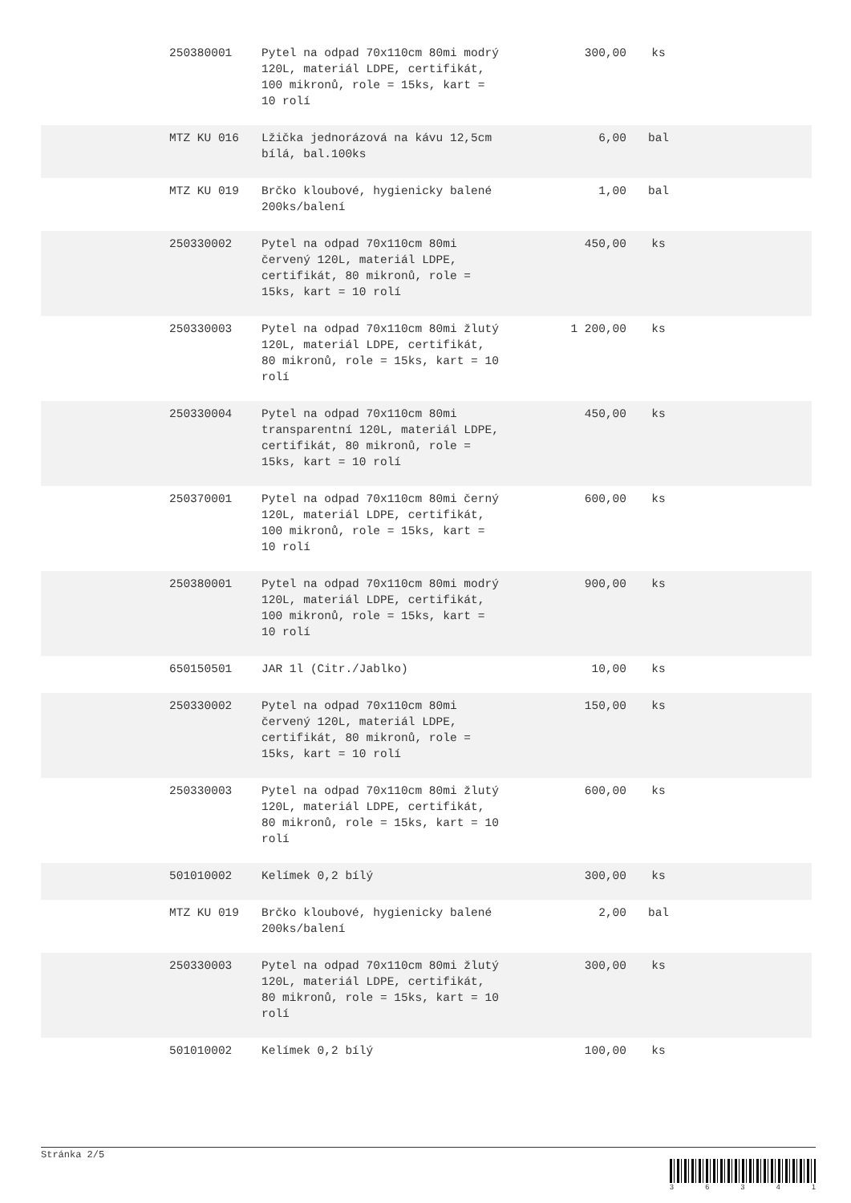| | 250380001 | Pytel na odpad 70x110cm 80mi modrý 120L, materiál LDPE, certifikát, 100 mikronů, role = 15ks, kart = 10 rolí | 300,00 | ks | |
| | MTZ KU 016 | Lžička jednorázová na kávu 12,5cm bílá, bal.100ks | 6,00 | bal | |
| | MTZ KU 019 | Brčko kloubové, hygienicky balené 200ks/balení | 1,00 | bal | |
| | 250330002 | Pytel na odpad 70x110cm 80mi červený 120L, materiál LDPE, certifikát, 80 mikronů, role = 15ks, kart = 10 rolí | 450,00 | ks | |
| | 250330003 | Pytel na odpad 70x110cm 80mi žlutý 120L, materiál LDPE, certifikát, 80 mikronů, role = 15ks, kart = 10 rolí | 1 200,00 | ks | |
| | 250330004 | Pytel na odpad 70x110cm 80mi transparentní 120L, materiál LDPE, certifikát, 80 mikronů, role = 15ks, kart = 10 rolí | 450,00 | ks | |
| | 250370001 | Pytel na odpad 70x110cm 80mi černý 120L, materiál LDPE, certifikát, 100 mikronů, role = 15ks, kart = 10 rolí | 600,00 | ks | |
| | 250380001 | Pytel na odpad 70x110cm 80mi modrý 120L, materiál LDPE, certifikát, 100 mikronů, role = 15ks, kart = 10 rolí | 900,00 | ks | |
| | 650150501 | JAR 1l (Citr./Jablko) | 10,00 | ks | |
| | 250330002 | Pytel na odpad 70x110cm 80mi červený 120L, materiál LDPE, certifikát, 80 mikronů, role = 15ks, kart = 10 rolí | 150,00 | ks | |
| | 250330003 | Pytel na odpad 70x110cm 80mi žlutý 120L, materiál LDPE, certifikát, 80 mikronů, role = 15ks, kart = 10 rolí | 600,00 | ks | |
| | 501010002 | Kelímek 0,2 bílý | 300,00 | ks | |
| | MTZ KU 019 | Brčko kloubové, hygienicky balené 200ks/balení | 2,00 | bal | |
| | 250330003 | Pytel na odpad 70x110cm 80mi žlutý 120L, materiál LDPE, certifikát, 80 mikronů, role = 15ks, kart = 10 rolí | 300,00 | ks | |
| | 501010002 | Kelímek 0,2 bílý | 100,00 | ks | |
Stránka 2/5
3 6 3 4 1